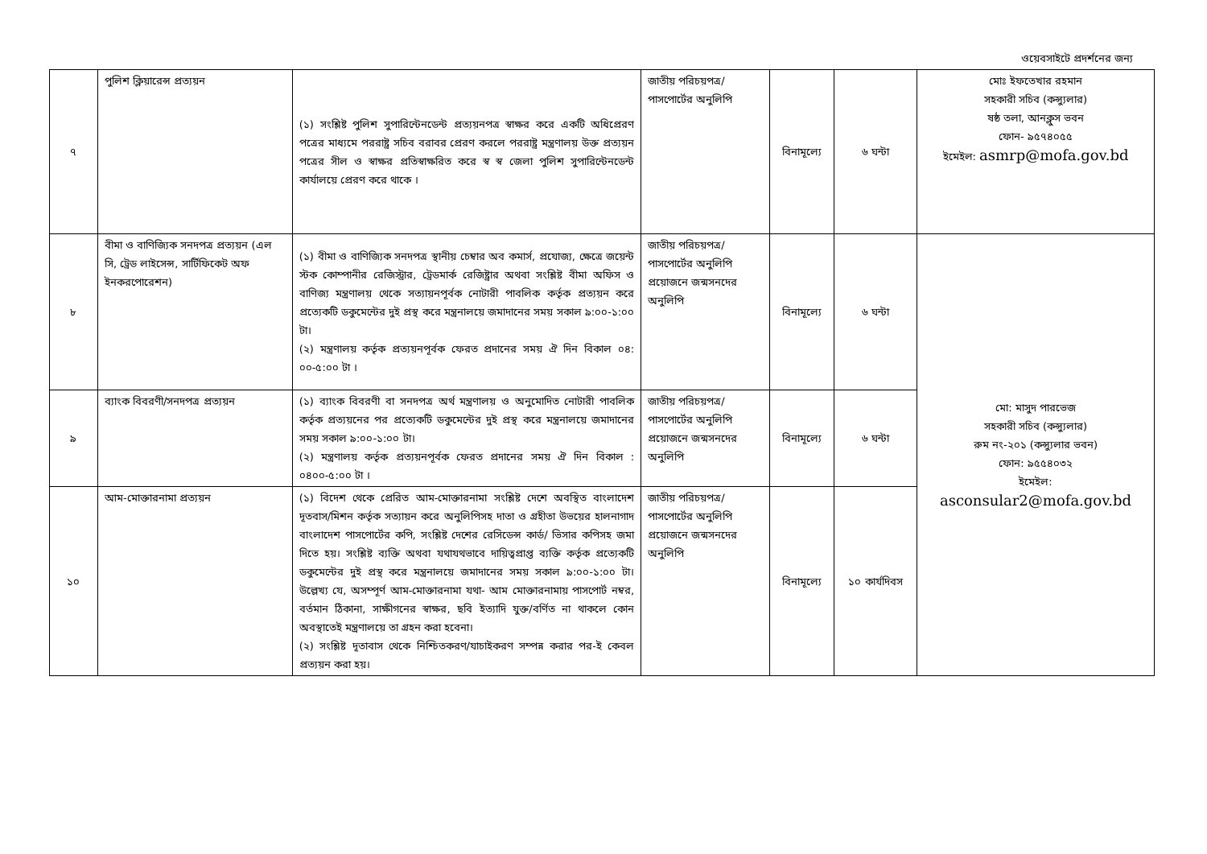ওয়েবসাইটে প্রদর্শনের জন্য
| ৭ | পুলিশ ক্লিয়ারেন্স প্রত্যয়ন | (১) সংশ্লিষ্ট পুলিশ সুপারিন্টেনডেন্ট প্রত্যয়নপত্র স্বাক্ষর করে একটি অধিপ্রেরণ পত্রের মাধ্যমে পররাষ্ট্র সচিব বরাবর প্রেরণ করলে পররাষ্ট্র মন্ত্রণালয় উক্ত প্রত্যয়ন পত্রের সীল ও স্বাক্ষর প্রতিস্বাক্ষরিত করে স্ব স্ব জেলা পুলিশ সুপারিন্টেনডেন্ট কার্যালয়ে প্রেরণ করে থাকে । | জাতীয় পরিচয়পত্র/পাসপোর্টের অনুলিপি | বিনামূল্যে | ৬ ঘন্টা | মোঃ ইফতেখার রহমান সহকারী সচিব (কন্স্যুলার) ষষ্ঠ তলা, আনক্লুস ভবন ফোন- ৯৫৭৪০৫৫ ইমেইল: asmrp@mofa.gov.bd |
| ৮ | বীমা ও বাণিজ্যিক সনদপত্র প্রত্যয়ন (এল সি, ট্রেড লাইসেন্স, সার্টিফিকেট অফ ইনকরপোরেশন) | (১) বীমা ও বাণিজ্যিক সনদপত্র স্থানীয় চেম্বার অব কমার্স, প্রযোজ্য, ক্ষেত্রে জয়েন্ট স্টক কোম্পানীর রেজিস্ট্রার, ট্রেডমার্ক রেজিষ্ট্রার অথবা সংশ্লিষ্ট বীমা অফিস ও বাণিজ্য মন্ত্রণালয় থেকে সত্যায়নপূর্বক নোটারী পাবলিক কর্তৃক প্রত্যয়ন করে প্রত্যেকটি ডকুমেন্টের দুই প্রস্থ করে মন্ত্রনালয়ে জমাদানের সময় সকাল ৯:০০-১:০০ টা। (২) মন্ত্রণালয় কর্তৃক প্রত্যয়নপূর্বক ফেরত প্রদানের সময় ঐ দিন বিকাল ০৪: ০০-৫:০০ টা । | জাতীয় পরিচয়পত্র/পাসপোর্টের অনুলিপি প্রয়োজনে জন্মসনদের অনুলিপি | বিনামূল্যে | ৬ ঘন্টা | মো: মাসুদ পারভেজ সহকারী সচিব (কন্স্যুলার) রুম নং-২০১ (কন্স্যুলার ভবন) ফোন: ৯৫৫৪০৩২ ইমেইল: asconsular2@mofa.gov.bd |
| ৯ | ব্যাংক বিবরণী/সনদপত্র প্রত্যয়ন | (১) ব্যাংক বিবরণী বা সনদপত্র অর্থ মন্ত্রণালয় ও অনুমোদিত নোটারী পাবলিক কর্তৃক প্রত্যয়নের পর প্রত্যেকটি ডকুমেন্টের দুই প্রস্থ করে মন্ত্রনালয়ে জমাদানের সময় সকাল ৯:০০-১:০০ টা। (২) মন্ত্রণালয় কর্তৃক প্রত্যয়নপূর্বক ফেরত প্রদানের সময় ঐ দিন বিকাল : ০৪০০-৫:০০ টা । | জাতীয় পরিচয়পত্র/পাসপোর্টের অনুলিপি প্রয়োজনে জন্মসনদের অনুলিপি | বিনামূল্যে | ৬ ঘন্টা | |
| ১০ | আম-মোক্তারনামা প্রত্যয়ন | (১) বিদেশ থেকে প্রেরিত আম-মোক্তারনামা সংশ্লিষ্ট দেশে অবস্থিত বাংলাদেশ দূতবাস/মিশন কর্তৃক সত্যায়ন করে অনুলিপিসহ দাতা ও গ্রহীতা উভয়ের হালনাগাদ বাংলাদেশ পাসপোর্টের কপি, সংশ্লিষ্ট দেশের রেসিডেন্স কার্ড/ ভিসার কপিসহ জমা দিতে হয়। সংশ্লিষ্ট ব্যক্তি অথবা যথাযথভাবে দায়িত্বপ্রাপ্ত ব্যক্তি কর্তৃক প্রত্যেকটি ডকুমেন্টের দুই প্রস্থ করে মন্ত্রনালয়ে জমাদানের সময় সকাল ৯:০০-১:০০ টা। উল্লেখ্য যে, অসম্পূর্ণ আম-মোক্তারনামা যথা- আম মোক্তারনামায় পাসপোর্ট নম্বর, বর্তমান ঠিকানা, সাক্ষীগনের স্বাক্ষর, ছবি ইত্যাদি যুক্ত/বর্ণিত না থাকলে কোন অবস্থাতেই মন্ত্রণালয়ে তা গ্রহন করা হবেনা। (২) সংশ্লিষ্ট দূতাবাস থেকে নিশ্চিতকরণ/যাচাইকরণ সম্পন্ন করার পর-ই কেবল প্রত্যয়ন করা হয়। | জাতীয় পরিচয়পত্র/পাসপোর্টের অনুলিপি প্রয়োজনে জন্মসনদের অনুলিপি | বিনামূল্যে | ১০ কার্যদিবস | |